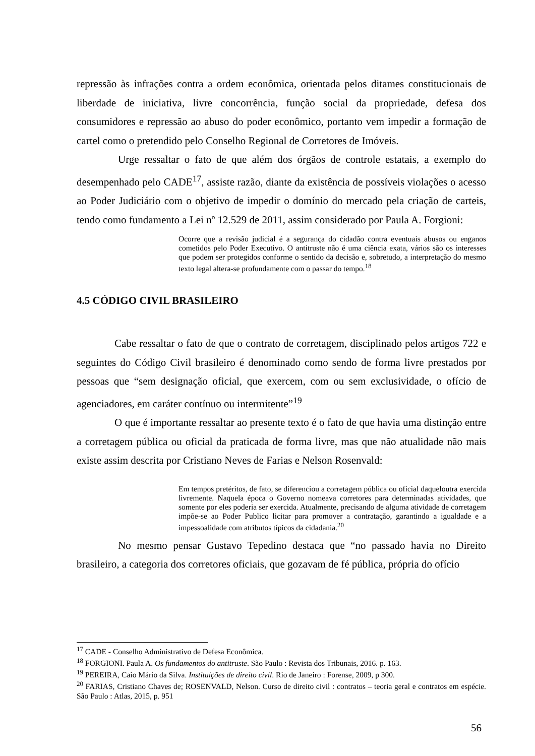repressão às infrações contra a ordem econômica, orientada pelos ditames constitucionais de liberdade de iniciativa, livre concorrência, função social da propriedade, defesa dos consumidores e repressão ao abuso do poder econômico, portanto vem impedir a formação de cartel como o pretendido pelo Conselho Regional de Corretores de Imóveis.
Urge ressaltar o fato de que além dos órgãos de controle estatais, a exemplo do desempenhado pelo CADE<sup>17</sup>, assiste razão, diante da existência de possíveis violações o acesso ao Poder Judiciário com o objetivo de impedir o domínio do mercado pela criação de carteis, tendo como fundamento a Lei nº 12.529 de 2011, assim considerado por Paula A. Forgioni:
Ocorre que a revisão judicial é a segurança do cidadão contra eventuais abusos ou enganos cometidos pelo Poder Executivo. O antitruste não é uma ciência exata, vários são os interesses que podem ser protegidos conforme o sentido da decisão e, sobretudo, a interpretação do mesmo texto legal altera-se profundamente com o passar do tempo.<sup>18</sup>
4.5 CÓDIGO CIVIL BRASILEIRO
Cabe ressaltar o fato de que o contrato de corretagem, disciplinado pelos artigos 722 e seguintes do Código Civil brasileiro é denominado como sendo de forma livre prestados por pessoas que “sem designação oficial, que exercem, com ou sem exclusividade, o ofício de agenciadores, em caráter contínuo ou intermitente”<sup>19</sup>
O que é importante ressaltar ao presente texto é o fato de que havia uma distinção entre a corretagem pública ou oficial da praticada de forma livre, mas que não atualidade não mais existe assim descrita por Cristiano Neves de Farias e Nelson Rosenvald:
Em tempos pretéritos, de fato, se diferenciou a corretagem pública ou oficial daqueloutra exercida livremente. Naquela época o Governo nomeava corretores para determinadas atividades, que somente por eles poderia ser exercida. Atualmente, precisando de alguma atividade de corretagem impõe-se ao Poder Publico licitar para promover a contratação, garantindo a igualdade e a impessoalidade com atributos típicos da cidadania.<sup>20</sup>
No mesmo pensar Gustavo Tepedino destaca que “no passado havia no Direito brasileiro, a categoria dos corretores oficiais, que gozavam de fé pública, própria do ofício
<sup>17</sup> CADE - Conselho Administrativo de Defesa Econômica.
<sup>18</sup> FORGIONI. Paula A. Os fundamentos do antitruste. São Paulo : Revista dos Tribunais, 2016. p. 163.
<sup>19</sup> PEREIRA, Caio Mário da Silva. Instituições de direito civil. Rio de Janeiro : Forense, 2009, p 300.
<sup>20</sup> FARIAS, Cristiano Chaves de; ROSENVALD, Nelson. Curso de direito civil : contratos – teoria geral e contratos em espécie. São Paulo : Atlas, 2015, p. 951
56